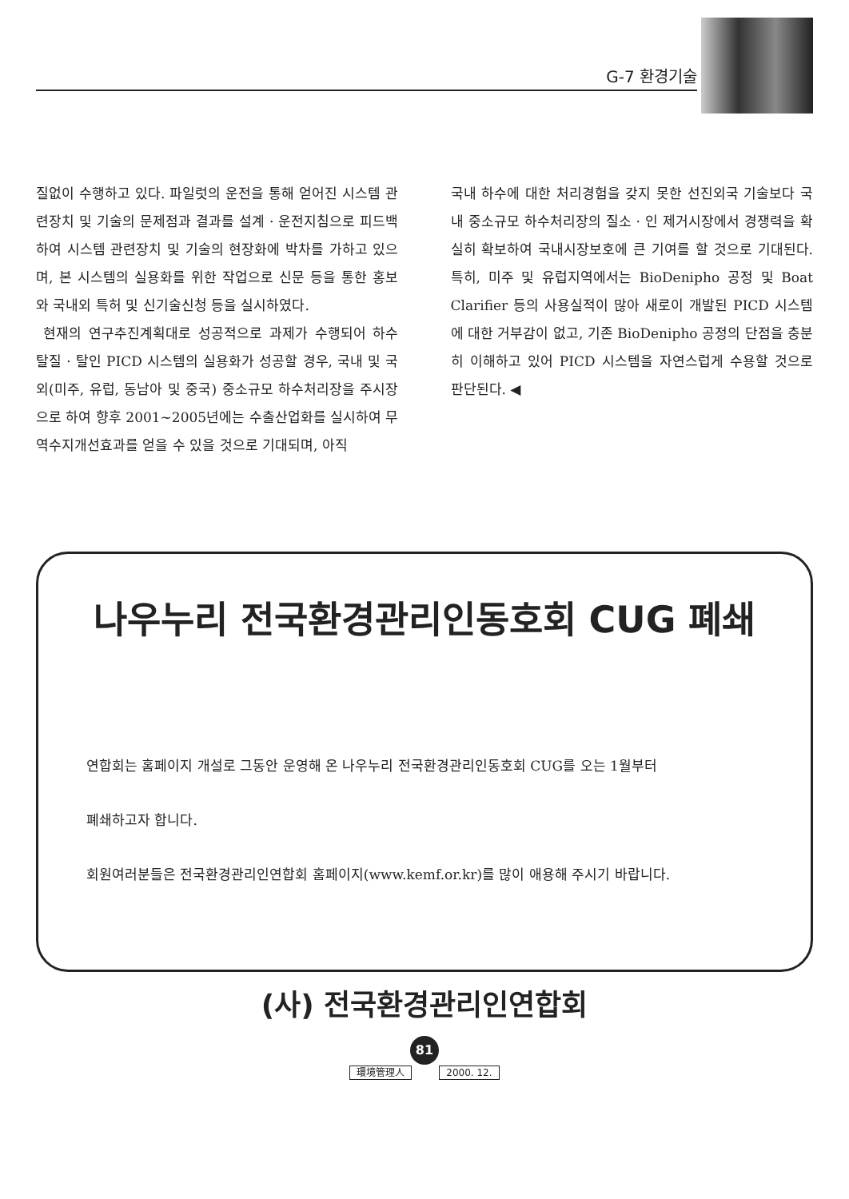G-7 환경기술
질없이 수행하고 있다. 파일럿의 운전을 통해 얻어진 시스템 관련장치 및 기술의 문제점과 결과를 설계 · 운전지침으로 피드백하여 시스템 관련장치 및 기술의 현장화에 박차를 가하고 있으며, 본 시스템의 실용화를 위한 작업으로 신문 등을 통한 홍보와 국내외 특허 및 신기술신청 등을 실시하였다.
현재의 연구추진계획대로 성공적으로 과제가 수행되어 하수 탈질 · 탈인 PICD 시스템의 실용화가 성공할 경우, 국내 및 국외(미주, 유럽, 동남아 및 중국) 중소규모 하수처리장을 주시장으로 하여 향후 2001~2005년에는 수출산업화를 실시하여 무역수지개선효과를 얻을 수 있을 것으로 기대되며, 아직
국내 하수에 대한 처리경험을 갖지 못한 선진외국 기술보다 국내 중소규모 하수처리장의 질소 · 인 제거시장에서 경쟁력을 확실히 확보하여 국내시장보호에 큰 기여를 할 것으로 기대된다. 특히, 미주 및 유럽지역에서는 BioDenipho 공정 및 Boat Clarifier 등의 사용실적이 많아 새로이 개발된 PICD 시스템에 대한 거부감이 없고, 기존 BioDenipho 공정의 단점을 충분히 이해하고 있어 PICD 시스템을 자연스럽게 수용할 것으로 판단된다. ◀
나우누리 전국환경관리인동호회 CUG 폐쇄
연합회는 홈페이지 개설로 그동안 운영해 온 나우누리 전국환경관리인동호회 CUG를 오는 1월부터
폐쇄하고자 합니다.
회원여러분들은 전국환경관리인연합회 홈페이지(www.kemf.or.kr)를 많이 애용해 주시기 바랍니다.
(사) 전국환경관리인연합회
81
環境管理人 2000. 12.